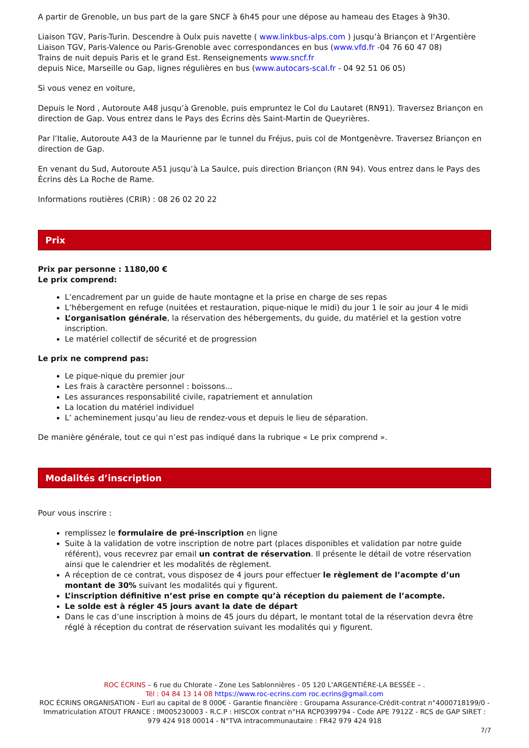A partir de Grenoble, un bus part de la gare SNCF à 6h45 pour une dépose au hameau des Etages à 9h30.
Liaison TGV, Paris-Turin. Descendre à Oulx puis navette ( www.linkbus-alps.com ) jusqu’à Briançon et l’Argentière
Liaison TGV, Paris-Valence ou Paris-Grenoble avec correspondances en bus (www.vfd.fr -04 76 60 47 08)
Trains de nuit depuis Paris et le grand Est. Renseignements www.sncf.fr
depuis Nice, Marseille ou Gap, lignes régulières en bus (www.autocars-scal.fr - 04 92 51 06 05)
Si vous venez en voiture,
Depuis le Nord , Autoroute A48 jusqu’à Grenoble, puis empruntez le Col du Lautaret (RN91). Traversez Briançon en direction de Gap. Vous entrez dans le Pays des Écrins dès Saint-Martin de Queyrières.
Par l’Italie, Autoroute A43 de la Maurienne par le tunnel du Fréjus, puis col de Montgenèvre. Traversez Briançon en direction de Gap.
En venant du Sud, Autoroute A51 jusqu’à La Saulce, puis direction Briançon (RN 94). Vous entrez dans le Pays des Écrins dès La Roche de Rame.
Informations routières (CRIR) : 08 26 02 20 22
Prix
Prix par personne : 1180,00 €
Le prix comprend:
L’encadrement par un guide de haute montagne et la prise en charge de ses repas
L’hébergement en refuge (nuitées et restauration, pique-nique le midi) du jour 1 le soir au jour 4 le midi
L’organisation générale, la réservation des hébergements, du guide, du matériel et la gestion votre inscription.
Le matériel collectif de sécurité et de progression
Le prix ne comprend pas:
Le pique-nique du premier jour
Les frais à caractère personnel : boissons...
Les assurances responsabilité civile, rapatriement et annulation
La location du matériel individuel
L’ acheminement jusqu’au lieu de rendez-vous et depuis le lieu de séparation.
De manière générale, tout ce qui n’est pas indiqué dans la rubrique « Le prix comprend ».
Modalités d’inscription
Pour vous inscrire :
remplissez le formulaire de pré-inscription en ligne
Suite à la validation de votre inscription de notre part (places disponibles et validation par notre guide référent), vous recevrez par email un contrat de réservation. Il présente le détail de votre réservation ainsi que le calendrier et les modalités de règlement.
A réception de ce contrat, vous disposez de 4 jours pour effectuer le règlement de l’acompte d’un montant de 30% suivant les modalités qui y figurent.
L’inscription définitive n’est prise en compte qu’à réception du paiement de l’acompte.
Le solde est à régler 45 jours avant la date de départ
Dans le cas d’une inscription à moins de 45 jours du départ, le montant total de la réservation devra être réglé à réception du contrat de réservation suivant les modalités qui y figurent.
ROC ÉCRINS – 6 rue du Chlorate - Zone Les Sablonnières - 05 120 L'ARGENTIÈRE-LA BESSÉE – .
Tél : 04 84 13 14 08 https://www.roc-ecrins.com roc.ecrins@gmail.com
ROC ÉCRINS ORGANISATION - Eurl au capital de 8 000€ - Garantie financière : Groupama Assurance-Crédit-contrat n°4000718199/0 - Immatriculation ATOUT FRANCE : IM005230003 - R.C.P : HISCOX contrat n°HA RCP0399794 - Code APE 7912Z - RCS de GAP SIRET : 979 424 918 00014 - N°TVA intracommunautaire : FR42 979 424 918
7/7